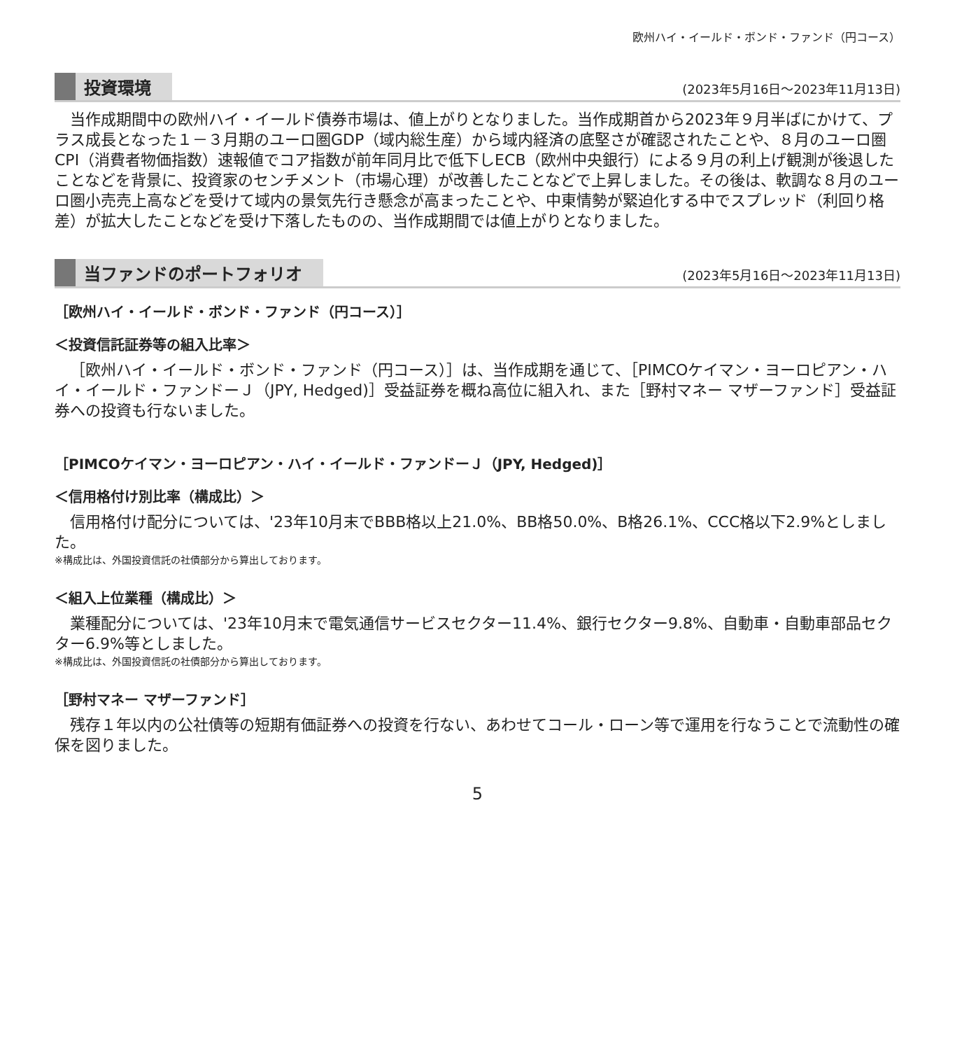欧州ハイ・イールド・ボンド・ファンド（円コース）
投資環境 (2023年5月16日～2023年11月13日)
当作成期間中の欧州ハイ・イールド債券市場は、値上がりとなりました。当作成期首から2023年９月半ばにかけて、プラス成長となった１－３月期のユーロ圏GDP（域内総生産）から域内経済の底堅さが確認されたことや、８月のユーロ圏CPI（消費者物価指数）速報値でコア指数が前年同月比で低下しECB（欧州中央銀行）による９月の利上げ観測が後退したことなどを背景に、投資家のセンチメント（市場心理）が改善したことなどで上昇しました。その後は、軟調な８月のユーロ圏小売売上高などを受けて域内の景気先行き懸念が高まったことや、中東情勢が緊迫化する中でスプレッド（利回り格差）が拡大したことなどを受け下落したものの、当作成期間では値上がりとなりました。
当ファンドのポートフォリオ (2023年5月16日～2023年11月13日)
［欧州ハイ・イールド・ボンド・ファンド（円コース）］
＜投資信託証券等の組入比率＞
［欧州ハイ・イールド・ボンド・ファンド（円コース）］は、当作成期を通じて、［PIMCOケイマン・ヨーロピアン・ハイ・イールド・ファンドーＪ（JPY, Hedged)］受益証券を概ね高位に組入れ、また［野村マネー マザーファンド］受益証券への投資も行ないました。
［PIMCOケイマン・ヨーロピアン・ハイ・イールド・ファンドーＪ（JPY, Hedged)］
＜信用格付け別比率（構成比）＞
信用格付け配分については、'23年10月末でBBB格以上21.0%、BB格50.0%、B格26.1%、CCC格以下2.9%としました。
※構成比は、外国投資信託の社債部分から算出しております。
＜組入上位業種（構成比）＞
業種配分については、'23年10月末で電気通信サービスセクター11.4%、銀行セクター9.8%、自動車・自動車部品セクター6.9%等としました。
※構成比は、外国投資信託の社債部分から算出しております。
［野村マネー マザーファンド］
残存１年以内の公社債等の短期有価証券への投資を行ない、あわせてコール・ローン等で運用を行なうことで流動性の確保を図りました。
5